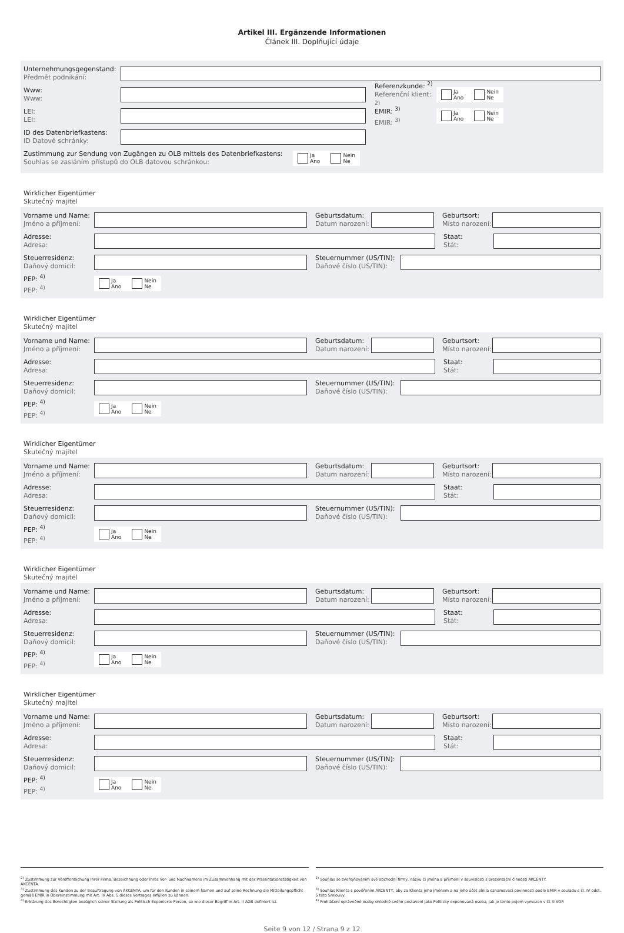Artikel III. Ergänzende Informationen
Článek III. Doplňující údaje
Unternehmungsgegenstand:
Předmět podnikání:
Www:
Www:
Referenzkunde: <sup>2)</sup>
Referenční klient: <sup>2)</sup>
Ja
Ano
Nein
Ne
LEI:
LEI:
EMIR: <sup>3)</sup>
EMIR: <sup>3)</sup>
Ja
Ano
Nein
Ne
ID des Datenbriefkastens:
ID Datové schránky:
Zustimmung zur Sendung von Zugängen zu OLB mittels des Datenbriefkastens:
Souhlas se zasláním přístupů do OLB datovou schránkou:
Ja
Ano
Nein
Ne
Wirklicher Eigentümer
Skutečný majitel
Vorname und Name:
Jméno a příjmení:
Geburtsdatum:
Datum narození:
Geburtsort:
Místo narození:
Adresse:
Adresa:
Staat:
Stát:
Steuerresidenz:
Daňový domicil:
Steuernummer (US/TIN):
Daňové číslo (US/TIN):
PEP: <sup>4)</sup>
PEP: <sup>4)</sup>
Ja
Ano
Nein
Ne
Wirklicher Eigentümer
Skutečný majitel
Vorname und Name:
Jméno a příjmení:
Geburtsdatum:
Datum narození:
Geburtsort:
Místo narození:
Adresse:
Adresa:
Staat:
Stát:
Steuerresidenz:
Daňový domicil:
Steuernummer (US/TIN):
Daňové číslo (US/TIN):
PEP: <sup>4)</sup>
PEP: <sup>4)</sup>
Ja
Ano
Nein
Ne
Wirklicher Eigentümer
Skutečný majitel
Vorname und Name:
Jméno a příjmení:
Geburtsdatum:
Datum narození:
Geburtsort:
Místo narození:
Adresse:
Adresa:
Staat:
Stát:
Steuerresidenz:
Daňový domicil:
Steuernummer (US/TIN):
Daňové číslo (US/TIN):
PEP: <sup>4)</sup>
PEP: <sup>4)</sup>
Ja
Ano
Nein
Ne
Wirklicher Eigentümer
Skutečný majitel
Vorname und Name:
Jméno a příjmení:
Geburtsdatum:
Datum narození:
Geburtsort:
Místo narození:
Adresse:
Adresa:
Staat:
Stát:
Steuerresidenz:
Daňový domicil:
Steuernummer (US/TIN):
Daňové číslo (US/TIN):
PEP: <sup>4)</sup>
PEP: <sup>4)</sup>
Ja
Ano
Nein
Ne
Wirklicher Eigentümer
Skutečný majitel
Vorname und Name:
Jméno a příjmení:
Geburtsdatum:
Datum narození:
Geburtsort:
Místo narození:
Adresse:
Adresa:
Staat:
Stát:
Steuerresidenz:
Daňový domicil:
Steuernummer (US/TIN):
Daňové číslo (US/TIN):
PEP: <sup>4)</sup>
PEP: <sup>4)</sup>
Ja
Ano
Nein
Ne
<sup>2)</sup> Zustimmung zur Veröffentlichung Ihrer Firma, Bezeichnung oder Ihres Vor- und Nachnamens im Zusammenhang mit der Präsentationstätigkeit von AKCENTA.
<sup>3)</sup> Zustimmung des Kunden zu der Beauftragung von AKCENTA, um für den Kunden in seinem Namen und auf seine Rechnung die Mitteilungspflicht gemäß EMIR in Übereinstimmung mit Art. IV Abs. 5 dieses Vertrages erfüllen zu können.
<sup>4)</sup> Erklärung des Berechtigten bezüglich seiner Stellung als Politisch Exponierte Person, so wie dieser Begriff in Art. II AGB definiert ist.
<sup>2)</sup> Souhlas se zveřejňováním své obchodní firmy, názvu či jména a příjmení v souvislosti s prezentační činností AKCENTY.
<sup>3)</sup> Souhlas Klienta s pověřením AKCENTY, aby za Klienta jeho jménem a na jeho účet plnila oznamovací povinnosti podle EMIR v souladu s čl. IV odst. 5 této Smlouvy.
<sup>4)</sup> Prohlášení oprávněné osoby ohledně svého postavení jako Politicky exponovaná osoba, jak je tento pojem vymezen v čl. II VOP.
Seite 9 von 12 / Strana 9 z 12